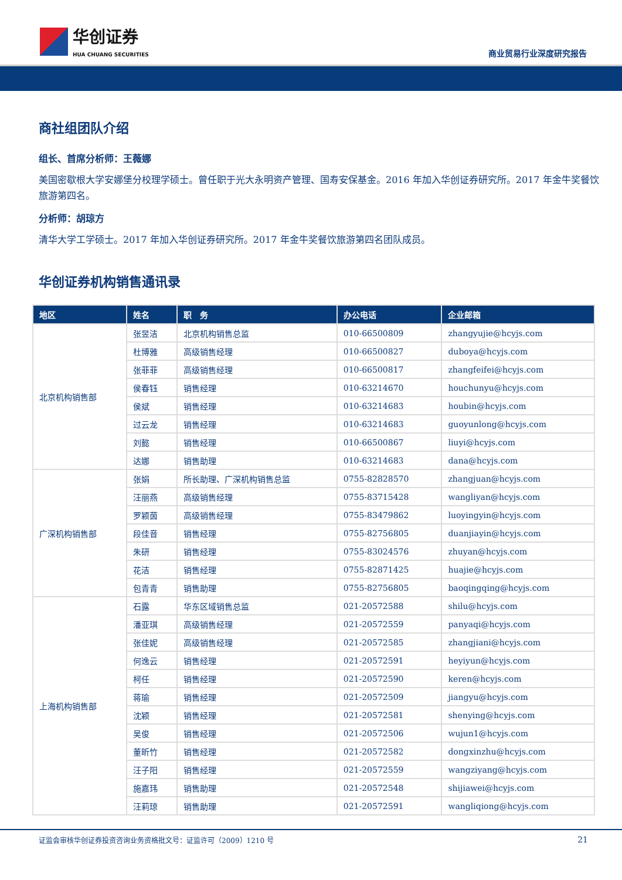华创证券
HUA CHUANG SECURITIES
商业贸易行业深度研究报告
商社组团队介绍
组长、首席分析师：王薇娜
美国密歇根大学安娜堡分校理学硕士。曾任职于光大永明资产管理、国寿安保基金。2016 年加入华创证券研究所。2017 年金牛奖餐饮旅游第四名。
分析师：胡琼方
清华大学工学硕士。2017 年加入华创证券研究所。2017 年金牛奖餐饮旅游第四名团队成员。
华创证券机构销售通讯录
| 地区 | 姓名 | 职 务 | 办公电话 | 企业邮箱 |
| --- | --- | --- | --- | --- |
| 北京机构销售部 | 张昱洁 | 北京机构销售总监 | 010-66500809 | zhangyujie@hcyjs.com |
| | 杜博雅 | 高级销售经理 | 010-66500827 | duboya@hcyjs.com |
| | 张菲菲 | 高级销售经理 | 010-66500817 | zhangfeifei@hcyjs.com |
| | 侯春钰 | 销售经理 | 010-63214670 | houchunyu@hcyjs.com |
| | 侯斌 | 销售经理 | 010-63214683 | houbin@hcyjs.com |
| | 过云龙 | 销售经理 | 010-63214683 | guoyunlong@hcyjs.com |
| | 刘懿 | 销售经理 | 010-66500867 | liuyi@hcyjs.com |
| | 达娜 | 销售助理 | 010-63214683 | dana@hcyjs.com |
| 广深机构销售部 | 张娟 | 所长助理、广深机构销售总监 | 0755-82828570 | zhangjuan@hcyjs.com |
| | 汪丽燕 | 高级销售经理 | 0755-83715428 | wangliyan@hcyjs.com |
| | 罗颖茵 | 高级销售经理 | 0755-83479862 | luoyingyin@hcyjs.com |
| | 段佳音 | 销售经理 | 0755-82756805 | duanjiayin@hcyjs.com |
| | 朱研 | 销售经理 | 0755-83024576 | zhuyan@hcyjs.com |
| | 花洁 | 销售经理 | 0755-82871425 | huajie@hcyjs.com |
| | 包青青 | 销售助理 | 0755-82756805 | baoqingqing@hcyjs.com |
| 上海机构销售部 | 石露 | 华东区域销售总监 | 021-20572588 | shilu@hcyjs.com |
| | 潘亚琪 | 高级销售经理 | 021-20572559 | panyaqi@hcyjs.com |
| | 张佳妮 | 高级销售经理 | 021-20572585 | zhangjiani@hcyjs.com |
| | 何逸云 | 销售经理 | 021-20572591 | heyiyun@hcyjs.com |
| | 柯任 | 销售经理 | 021-20572590 | keren@hcyjs.com |
| | 蒋瑜 | 销售经理 | 021-20572509 | jiangyu@hcyjs.com |
| | 沈颖 | 销售经理 | 021-20572581 | shenying@hcyjs.com |
| | 吴俊 | 销售经理 | 021-20572506 | wujun1@hcyjs.com |
| | 董昕竹 | 销售经理 | 021-20572582 | dongxinzhu@hcyjs.com |
| | 汪子阳 | 销售经理 | 021-20572559 | wangziyang@hcyjs.com |
| | 施嘉玮 | 销售助理 | 021-20572548 | shijiawei@hcyjs.com |
| | 汪莉琼 | 销售助理 | 021-20572591 | wangliqiong@hcyjs.com |
证监会审核华创证券投资咨询业务资格批文号：证监许可（2009）1210 号 21